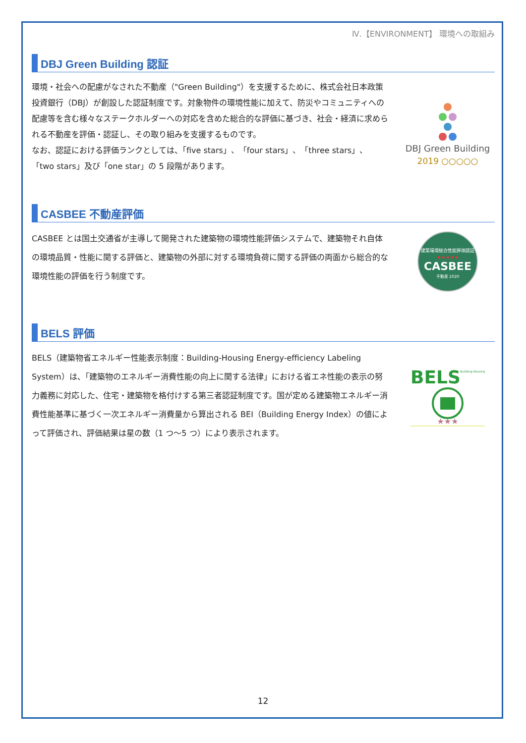Ⅳ.【ENVIRONMENT】 環境への取組み
DBJ Green Building 認証
環境・社会への配慮がなされた不動産（"Green Building"）を支援するために、株式会社日本政策投資銀行（DBJ）が創設した認証制度です。対象物件の環境性能に加えて、防災やコミュニティへの配慮等を含む様々なステークホルダーへの対応を含めた総合的な評価に基づき、社会・経済に求められる不動産を評価・認証し、その取り組みを支援するものです。
なお、認証における評価ランクとしては、「five stars」、「four stars」、「three stars」、「two stars」及び「one star」の 5 段階があります。
DBJ Green Building
2019 ○○○○○
CASBEE 不動産評価
CASBEE とは国土交通省が主導して開発された建築物の環境性能評価システムで、建築物それ自体の環境品質・性能に関する評価と、建築物の外部に対する環境負荷に関する評価の両面から総合的な環境性能の評価を行う制度です。
建築環境総合性能評価認証
★★★★★
CASBEE
不動産 2020
BELS 評価
BELS（建築物省エネルギー性能表示制度：Building-Housing Energy-efficiency Labeling System）は、「建築物のエネルギー消費性能の向上に関する法律」における省エネ性能の表示の努力義務に対応した、住宅・建築物を格付けする第三者認証制度です。国が定める建築物エネルギー消費性能基準に基づく一次エネルギー消費量から算出される BEI（Building Energy Index）の値によって評価され、評価結果は星の数（1 つ～5 つ）により表示されます。
BELS
Building-Housing
★★★
12